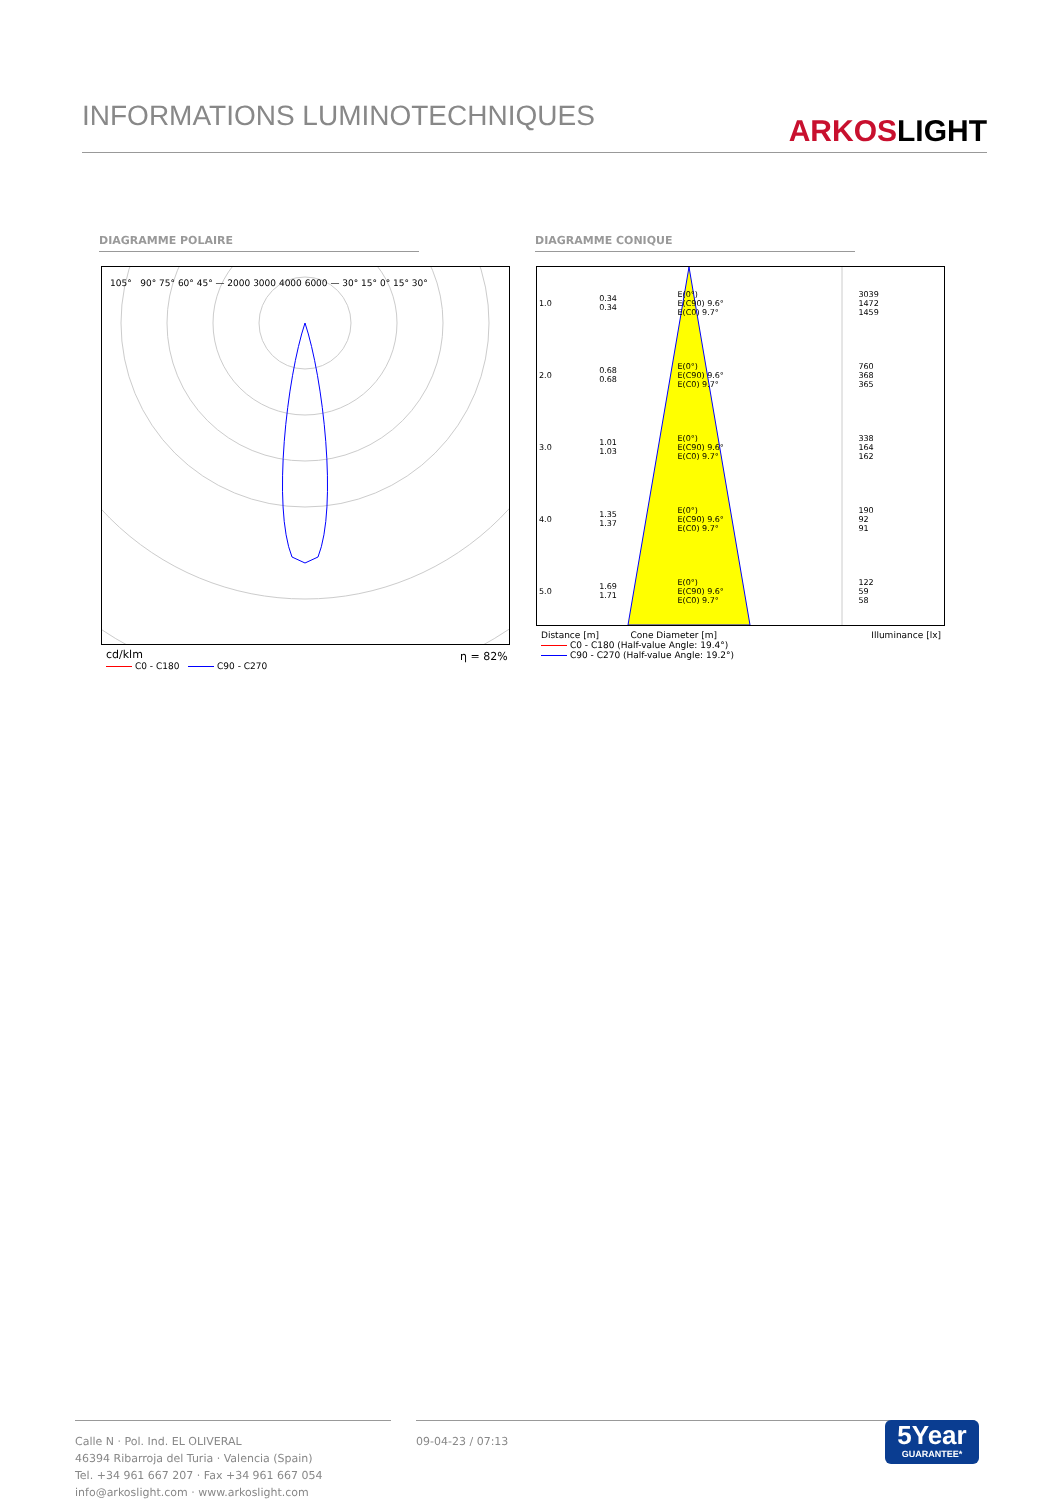INFORMATIONS LUMINOTECHNIQUES
ARKOSLIGHT
DIAGRAMME POLAIRE DIAGRAMME CONIQUE
105° 90° 75° 60° 45° — 2000 3000 4000 6000 — 30° 15° 0° 15° 30°
cd/klm
C0 - C180 C90 - C270
η = 82%
| 1.0 | 0.34 0.34 | E(0°) E(C90) 9.6° E(C0) 9.7° | 3039 1472 1459 |
| 2.0 | 0.68 0.68 | E(0°) E(C90) 9.6° E(C0) 9.7° | 760 368 365 |
| 3.0 | 1.01 1.03 | E(0°) E(C90) 9.6° E(C0) 9.7° | 338 164 162 |
| 4.0 | 1.35 1.37 | E(0°) E(C90) 9.6° E(C0) 9.7° | 190 92 91 |
| 5.0 | 1.69 1.71 | E(0°) E(C90) 9.6° E(C0) 9.7° | 122 59 58 |
Distance [m] Cone Diameter [m] Illuminance [lx]
C0 - C180 (Half-value Angle: 19.4°)
C90 - C270 (Half-value Angle: 19.2°)
Calle N · Pol. Ind. EL OLIVERAL
46394 Ribarroja del Turia · Valencia (Spain)
Tel. +34 961 667 207 · Fax +34 961 667 054
info@arkoslight.com · www.arkoslight.com
09-04-23 / 07:13
5Year
GUARANTEE*